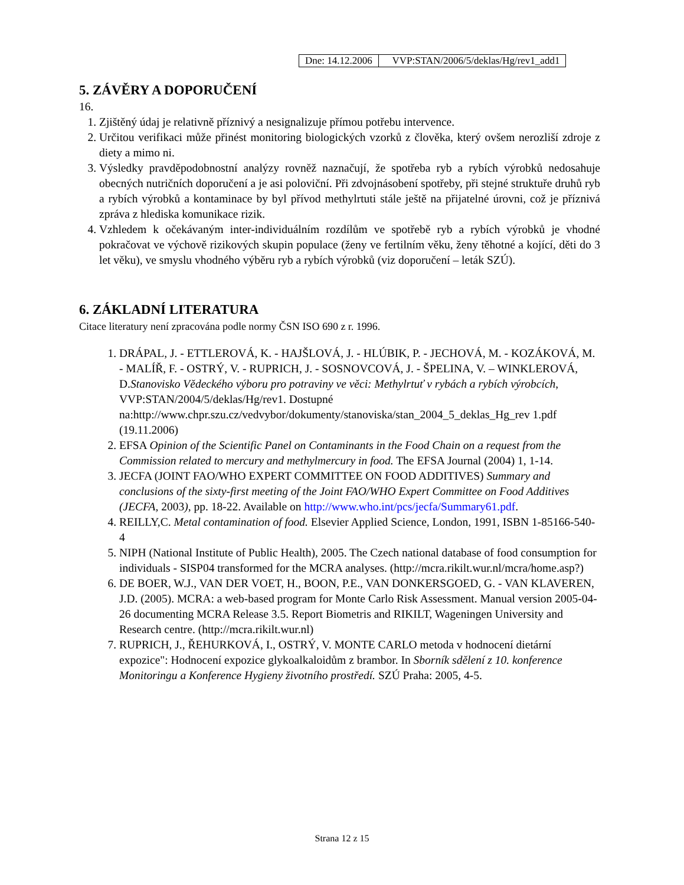| Dne: 14.12.2006 | VVP:STAN/2006/5/deklas/Hg/rev1_add1 |
5. ZÁVĚRY A DOPORUČENÍ
16.
1. Zjištěný údaj je relativně příznivý a nesignalizuje přímou potřebu intervence.
2. Určitou verifikaci může přinést monitoring biologických vzorků z člověka, který ovšem nerozliší zdroje z diety a mimo ni.
3. Výsledky pravděpodobnostní analýzy rovněž naznačují, že spotřeba ryb a rybích výrobků nedosahuje obecných nutričních doporučení a je asi poloviční. Při zdvojnásobení spotřeby, při stejné struktuře druhů ryb a rybích výrobků a kontaminace by byl přívod methylrtuti stále ještě na přijatelné úrovni, což je příznivá zpráva z hlediska komunikace rizik.
4. Vzhledem k očekávaným inter-individuálním rozdílům ve spotřebě ryb a rybích výrobků je vhodné pokračovat ve výchově rizikových skupin populace (ženy ve fertilním věku, ženy těhotné a kojící, děti do 3 let věku), ve smyslu vhodného výběru ryb a rybích výrobků (viz doporučení – leták SZÚ).
6. ZÁKLADNÍ LITERATURA
Citace literatury není zpracována podle normy ČSN ISO 690 z r. 1996.
1. DRÁPAL, J. - ETTLEROVÁ, K. - HAJŠLOVÁ, J. - HLÚBIK, P. - JECHOVÁ, M. - KOZÁKOVÁ, M. - MALÍŘ, F. - OSTRÝ, V. - RUPRICH, J. - SOSNOVCOVÁ, J. - ŠPELINA, V. – WINKLEROVÁ, D.Stanovisko Vědeckého výboru pro potraviny ve věci: Methylrtuť v rybách a rybích výrobcích, VVP:STAN/2004/5/deklas/Hg/rev1. Dostupné na:http://www.chpr.szu.cz/vedvybor/dokumenty/stanoviska/stan_2004_5_deklas_Hg_rev 1.pdf (19.11.2006)
2. EFSA Opinion of the Scientific Panel on Contaminants in the Food Chain on a request from the Commission related to mercury and methylmercury in food. The EFSA Journal (2004) 1, 1-14.
3. JECFA (JOINT FAO/WHO EXPERT COMMITTEE ON FOOD ADDITIVES) Summary and conclusions of the sixty-first meeting of the Joint FAO/WHO Expert Committee on Food Additives (JECFA, 2003), pp. 18-22. Available on http://www.who.int/pcs/jecfa/Summary61.pdf.
4. REILLY,C. Metal contamination of food. Elsevier Applied Science, London, 1991, ISBN 1-85166-540-4
5. NIPH (National Institute of Public Health), 2005. The Czech national database of food consumption for individuals - SISP04 transformed for the MCRA analyses. (http://mcra.rikilt.wur.nl/mcra/home.asp?)
6. DE BOER, W.J., VAN DER VOET, H., BOON, P.E., VAN DONKERSGOED, G. - VAN KLAVEREN, J.D. (2005). MCRA: a web-based program for Monte Carlo Risk Assessment. Manual version 2005-04-26 documenting MCRA Release 3.5. Report Biometris and RIKILT, Wageningen University and Research centre. (http://mcra.rikilt.wur.nl)
7. RUPRICH, J., ŘEHURKOVÁ, I., OSTRÝ, V. MONTE CARLO metoda v hodnocení dietární expozice": Hodnocení expozice glykoalkaloidům z brambor. In Sborník sdělení z 10. konference Monitoringu a Konference Hygieny životního prostředí. SZÚ Praha: 2005, 4-5.
Strana 12 z 15